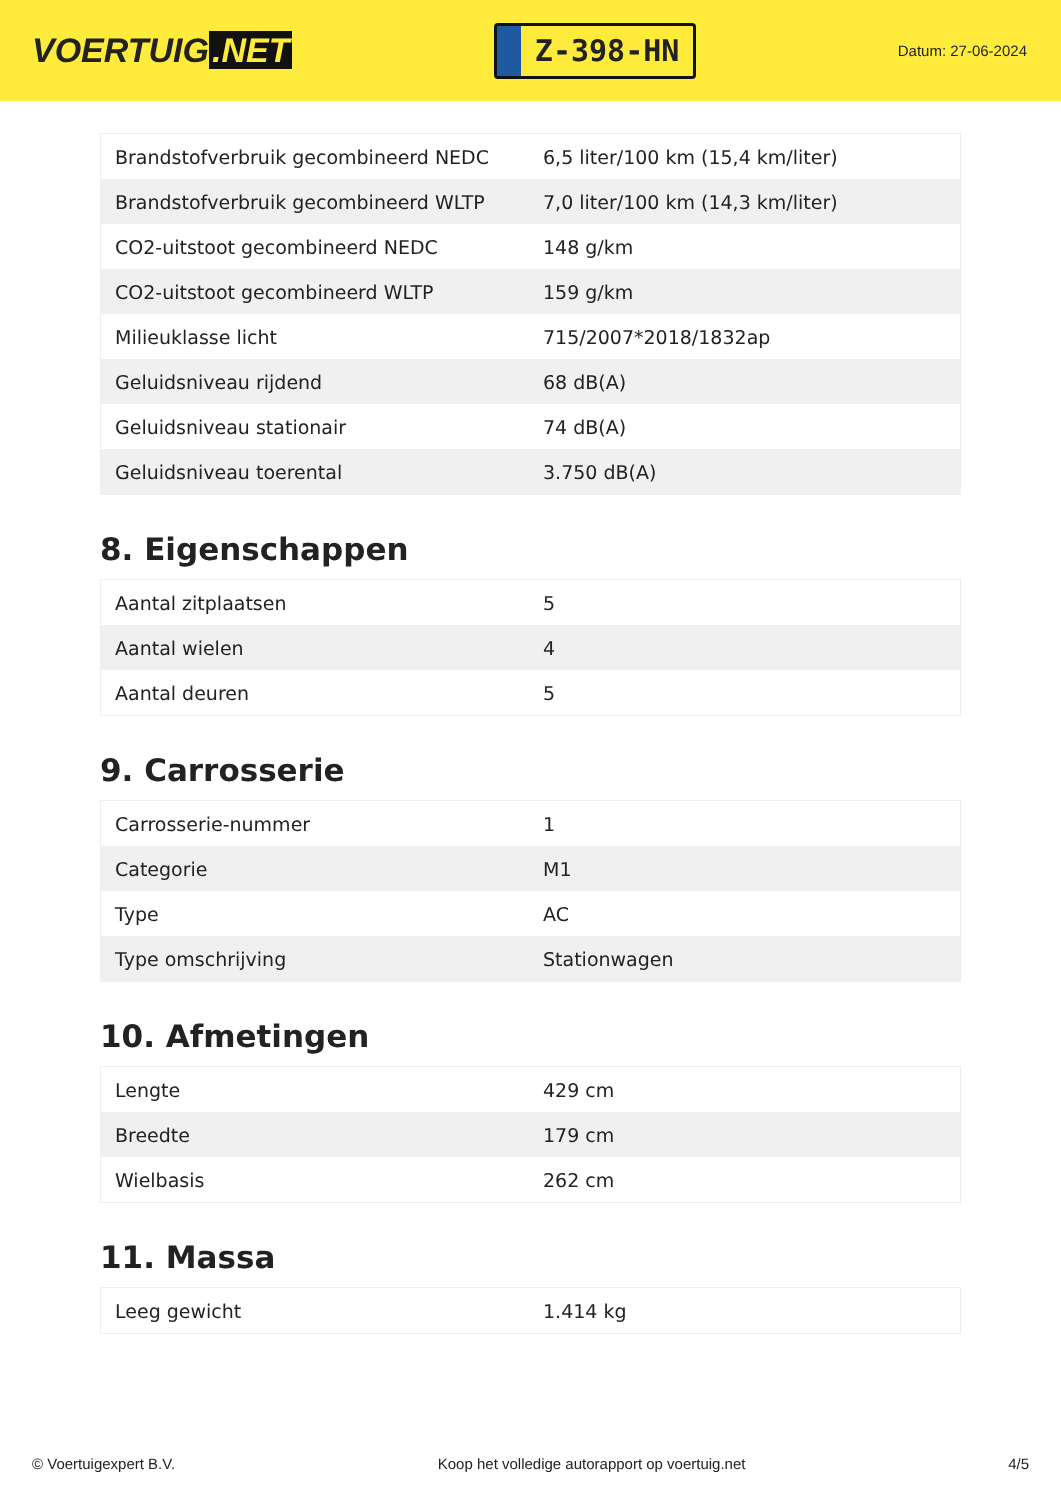VOERTUIG.NET
Z-398-HN
Datum: 27-06-2024
| Brandstofverbruik gecombineerd NEDC | 6,5 liter/100 km (15,4 km/liter) |
| Brandstofverbruik gecombineerd WLTP | 7,0 liter/100 km (14,3 km/liter) |
| CO2-uitstoot gecombineerd NEDC | 148 g/km |
| CO2-uitstoot gecombineerd WLTP | 159 g/km |
| Milieuklasse licht | 715/2007*2018/1832ap |
| Geluidsniveau rijdend | 68 dB(A) |
| Geluidsniveau stationair | 74 dB(A) |
| Geluidsniveau toerental | 3.750 dB(A) |
8. Eigenschappen
| Aantal zitplaatsen | 5 |
| Aantal wielen | 4 |
| Aantal deuren | 5 |
9. Carrosserie
| Carrosserie-nummer | 1 |
| Categorie | M1 |
| Type | AC |
| Type omschrijving | Stationwagen |
10. Afmetingen
| Lengte | 429 cm |
| Breedte | 179 cm |
| Wielbasis | 262 cm |
11. Massa
| Leeg gewicht | 1.414 kg |
© Voertuigexpert B.V. Koop het volledige autorapport op voertuig.net 4/5